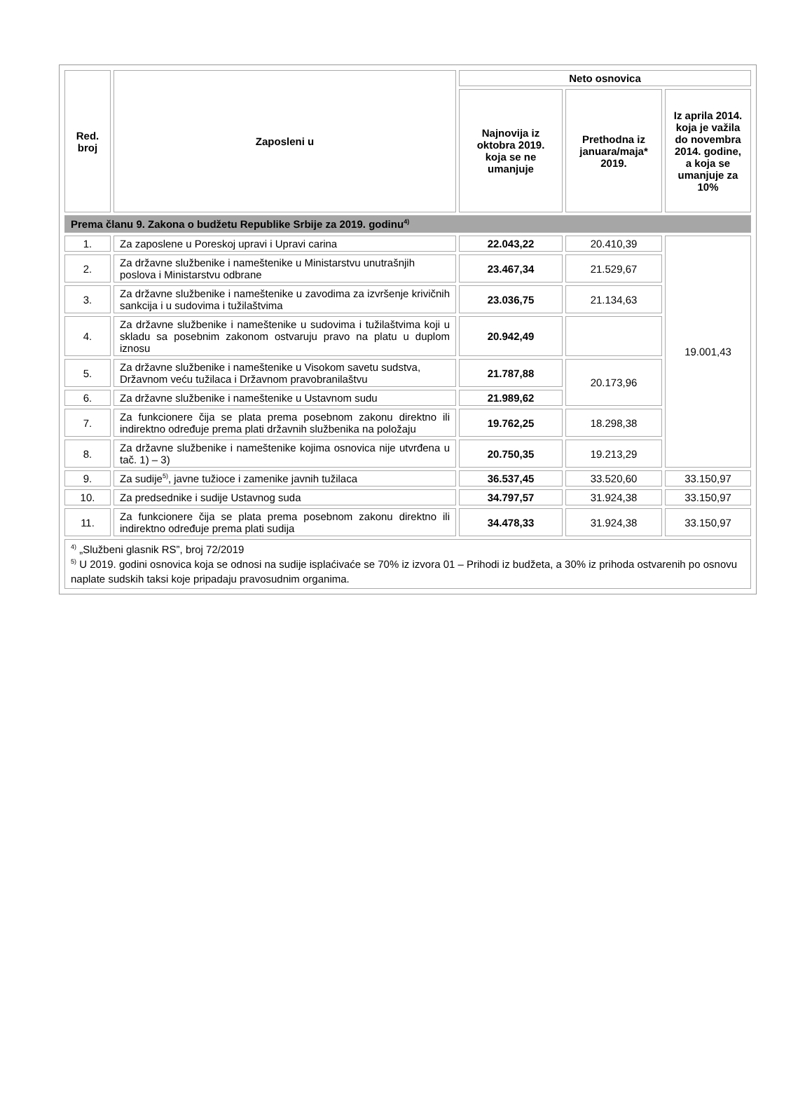| Red. broj | Zaposleni u | Neto osnovica | | |
| --- | --- | --- | --- | --- |
| | | Najnovija iz oktobra 2019. koja se ne umanjuje | Prethodna iz januara/maja* 2019. | Iz aprila 2014. koja je važila do novembra 2014. godine, a koja se umanjuje za 10% |
| Prema članu 9. Zakona o budžetu Republike Srbije za 2019. godinu<sup>4)</sup> | | | | |
| 1. | Za zaposlene u Poreskoj upravi i Upravi carina | 22.043,22 | 20.410,39 | 19.001,43 |
| 2. | Za državne službenike i nameštenike u Ministarstvu unutrašnjih poslova i Ministarstvu odbrane | 23.467,34 | 21.529,67 | |
| 3. | Za državne službenike i nameštenike u zavodima za izvršenje krivičnih sankcija i u sudovima i tužilaštvima | 23.036,75 | 21.134,63 | |
| 4. | Za državne službenike i nameštenike u sudovima i tužilaštvima koji u skladu sa posebnim zakonom ostvaruju pravo na platu u duplom iznosu | 20.942,49 | | |
| 5. | Za državne službenike i nameštenike u Visokom savetu sudstva, Državnom veću tužilaca i Državnom pravobranilaštvu | 21.787,88 | 20.173,96 | |
| 6. | Za državne službenike i nameštenike u Ustavnom sudu | 21.989,62 | | |
| 7. | Za funkcionere čija se plata prema posebnom zakonu direktno ili indirektno određuje prema plati državnih službenika na položaju | 19.762,25 | 18.298,38 | |
| 8. | Za državne službenike i nameštenike kojima osnovica nije utvrđena u tač. 1) – 3) | 20.750,35 | 19.213,29 | |
| 9. | Za sudije<sup>5)</sup>, javne tužioce i zamenike javnih tužilaca | 36.537,45 | 33.520,60 | 33.150,97 |
| 10. | Za predsednike i sudije Ustavnog suda | 34.797,57 | 31.924,38 | 33.150,97 |
| 11. | Za funkcionere čija se plata prema posebnom zakonu direktno ili indirektno određuje prema plati sudija | 34.478,33 | 31.924,38 | 33.150,97 |
<sup>4)</sup> „Službeni glasnik RS”, broj 72/2019
<sup>5)</sup> U 2019. godini osnovica koja se odnosi na sudije isplaćivaće se 70% iz izvora 01 – Prihodi iz budžeta, a 30% iz prihoda ostvarenih po osnovu naplate sudskih taksi koje pripadaju pravosudnim organima.